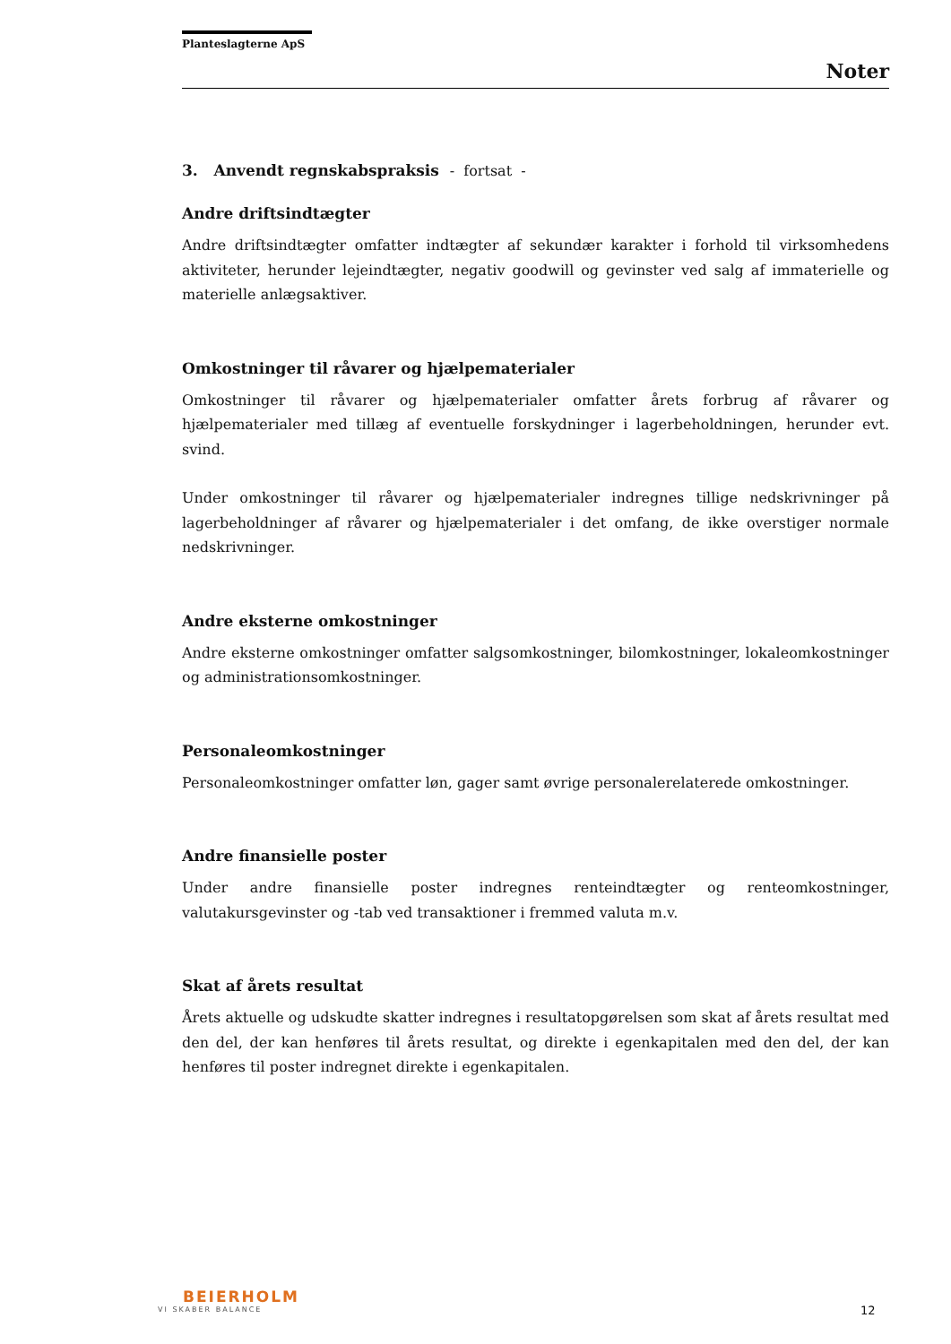Planteslagterne ApS
Noter
3. Anvendt regnskabspraksis - fortsat -
Andre driftsindtægter
Andre driftsindtægter omfatter indtægter af sekundær karakter i forhold til virksomhedens aktiviteter, herunder lejeindtægter, negativ goodwill og gevinster ved salg af immaterielle og materielle anlægsaktiver.
Omkostninger til råvarer og hjælpematerialer
Omkostninger til råvarer og hjælpematerialer omfatter årets forbrug af råvarer og hjælpematerialer med tillæg af eventuelle forskydninger i lagerbeholdningen, herunder evt. svind.
Under omkostninger til råvarer og hjælpematerialer indregnes tillige nedskrivninger på lagerbeholdninger af råvarer og hjælpematerialer i det omfang, de ikke overstiger normale nedskrivninger.
Andre eksterne omkostninger
Andre eksterne omkostninger omfatter salgsomkostninger, bilomkostninger, lokaleomkostninger og administrationsomkostninger.
Personaleomkostninger
Personaleomkostninger omfatter løn, gager samt øvrige personalerelaterede omkostninger.
Andre finansielle poster
Under andre finansielle poster indregnes renteindtægter og renteomkostninger, valutakursgevinster og -tab ved transaktioner i fremmed valuta m.v.
Skat af årets resultat
Årets aktuelle og udskudte skatter indregnes i resultatopgørelsen som skat af årets resultat med den del, der kan henføres til årets resultat, og direkte i egenkapitalen med den del, der kan henføres til poster indregnet direkte i egenkapitalen.
BEIERHOLM
VI SKABER BALANCE
12